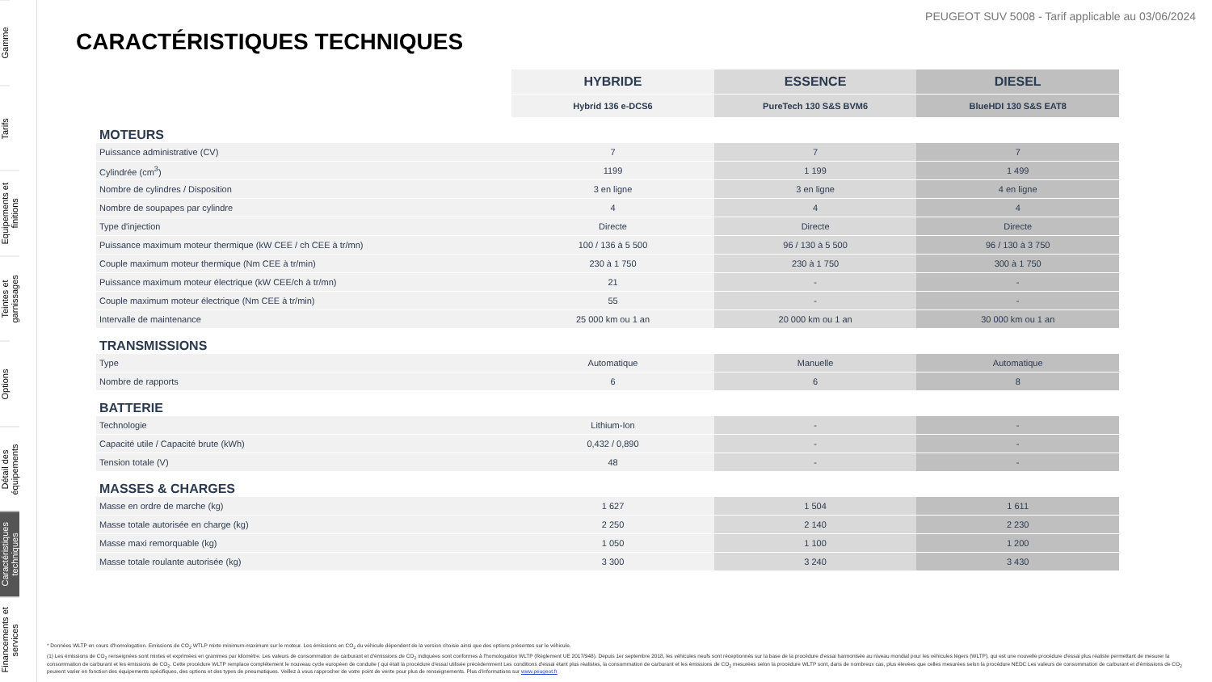Gamme
Tarifs
Equipements et finitions
Teintes et garnissages
Options
Détail des équipements
Caractéristiques techniques
Financements et services
PEUGEOT SUV 5008 - Tarif applicable au 03/06/2024
CARACTÉRISTIQUES TECHNIQUES
| | HYBRIDE | ESSENCE | DIESEL |
| | Hybrid 136 e-DCS6 | PureTech 130 S&S BVM6 | BlueHDI 130 S&S EAT8 |
| MOTEURS | | | |
| Puissance administrative (CV) | 7 | 7 | 7 |
| Cylindrée (cm<sup>3</sup>) | 1199 | 1 199 | 1 499 |
| Nombre de cylindres / Disposition | 3 en ligne | 3 en ligne | 4 en ligne |
| Nombre de soupapes par cylindre | 4 | 4 | 4 |
| Type d'injection | Directe | Directe | Directe |
| Puissance maximum moteur thermique (kW CEE / ch CEE à tr/mn) | 100 / 136 à 5 500 | 96 / 130 à 5 500 | 96 / 130 à 3 750 |
| Couple maximum moteur thermique (Nm CEE à tr/min) | 230 à 1 750 | 230 à 1 750 | 300 à 1 750 |
| Puissance maximum moteur électrique (kW CEE/ch à tr/mn) | 21 | - | - |
| Couple maximum moteur électrique (Nm CEE à tr/min) | 55 | - | - |
| Intervalle de maintenance | 25 000 km ou 1 an | 20 000 km ou 1 an | 30 000 km ou 1 an |
| TRANSMISSIONS | | | |
| Type | Automatique | Manuelle | Automatique |
| Nombre de rapports | 6 | 6 | 8 |
| BATTERIE | | | |
| Technologie | Lithium-Ion | - | - |
| Capacité utile / Capacité brute (kWh) | 0,432 / 0,890 | - | - |
| Tension totale (V) | 48 | - | - |
| MASSES & CHARGES | | | |
| Masse en ordre de marche (kg) | 1 627 | 1 504 | 1 611 |
| Masse totale autorisée en charge (kg) | 2 250 | 2 140 | 2 230 |
| Masse maxi remorquable (kg) | 1 050 | 1 100 | 1 200 |
| Masse totale roulante autorisée (kg) | 3 300 | 3 240 | 3 430 |
* Données WLTP en cours d'homologation. Emissions de CO<sub>2</sub> WTLP mixte minimum-maximum sur le moteur. Les émissions en CO<sub>2</sub> du véhicule dépendent de la version choisie ainsi que des options présentes sur le véhicule.
(1) Les émissions de CO<sub>2</sub> renseignées sont mixtes et exprimées en grammes par kilomètre. Les valeurs de consommation de carburant et d'émissions de CO<sub>2</sub> indiquées sont conformes à l'homologation WLTP (Règlement UE 2017/948). Depuis 1er septembre 2018, les véhicules neufs sont réceptionnés sur la base de la procédure d'essai harmonisée au niveau mondial pour les véhicules légers (WLTP), qui est une nouvelle procédure d'essai plus réaliste permettant de mesurer la consommation de carburant et les émissions de CO<sub>2</sub>. Cette procédure WLTP remplace complètement le nouveau cycle européen de conduite ( qui était la procédure d'essai utilisée précédemment Les conditions d'essai étant plus réalistes, la consommation de carburant et les émissions de CO<sub>2</sub> mesurées selon la procédure WLTP sont, dans de nombreux cas, plus élevées que celles mesurées selon la procédure NEDC Les valeurs de consommation de carburant et d'émissions de CO<sub>2</sub> peuvent varier en fonction des équipements spécifiques, des options et des types de pneumatiques. Veillez à vous rapprocher de votre point de vente pour plus de renseignements. Plus d'informations sur www.peugeot.fr